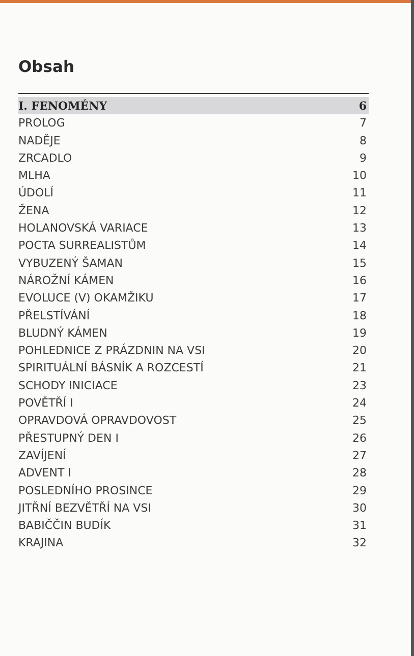Obsah
I. FENOMÉNY 6
PROLOG 7
NADĚJE 8
ZRCADLO 9
MLHA 10
ÚDOLÍ 11
ŽENA 12
HOLANOVSKÁ VARIACE 13
POCTA SURREALISTŮM 14
VYBUZENÝ ŠAMAN 15
NÁROŽNÍ KÁMEN 16
EVOLUCE (V) OKAMŽIKU 17
PŘELSTÍVÁNÍ 18
BLUDNÝ KÁMEN 19
POHLEDNICE Z PRÁZDNIN NA VSI 20
SPIRITUÁLNÍ BÁSNÍK A ROZCESTÍ 21
SCHODY INICIACE 23
POVĚTŘÍ I 24
OPRAVDOVÁ OPRAVDOVOST 25
PŘESTUPNÝ DEN I 26
ZAVÍJENÍ 27
ADVENT I 28
POSLEDNÍHO PROSINCE 29
JITŘNÍ BEZVĚTŘÍ NA VSI 30
BABIČČIN BUDÍK 31
KRAJINA 32